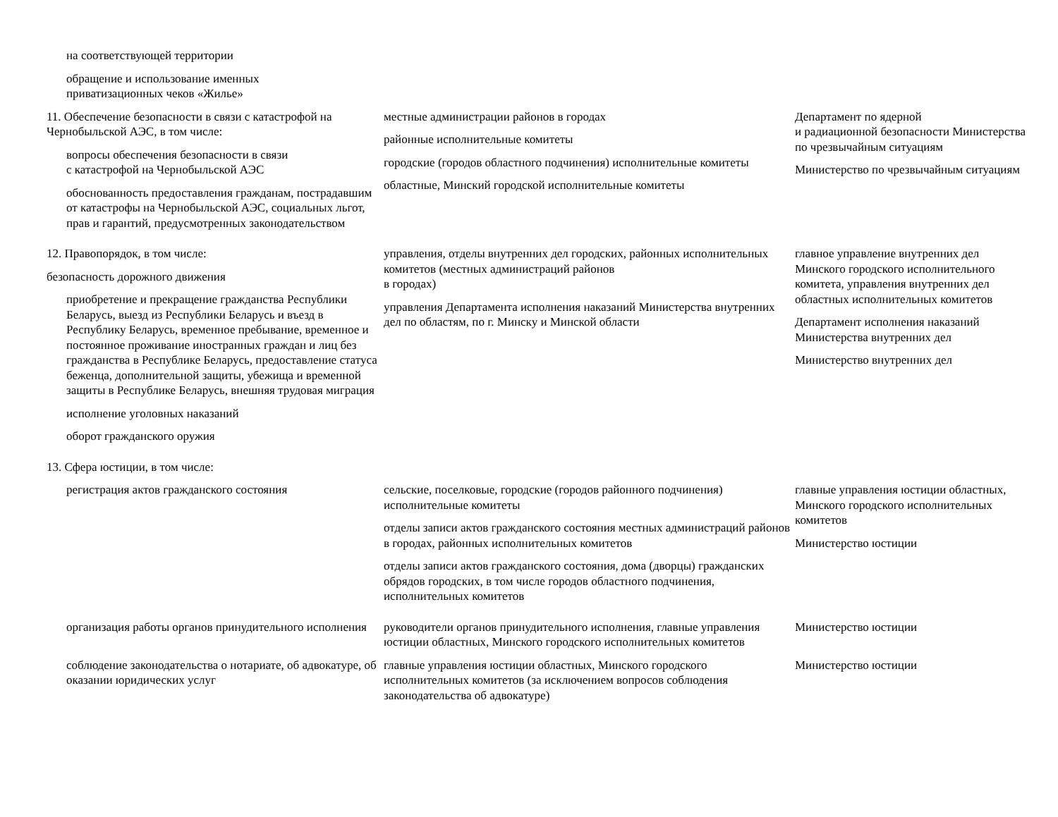| на соответствующей территории | | |
| обращение и использование именных приватизационных чеков «Жилье» | | |
| 11. Обеспечение безопасности в связи с катастрофой на Чернобыльской АЭС, в том числе: вопросы обеспечения безопасности в связи с катастрофой на Чернобыльской АЭС обоснованность предоставления гражданам, пострадавшим от катастрофы на Чернобыльской АЭС, социальных льгот, прав и гарантий, предусмотренных законодательством | местные администрации районов в городах районные исполнительные комитеты городские (городов областного подчинения) исполнительные комитеты областные, Минский городской исполнительные комитеты | Департамент по ядерной и радиационной безопасности Министерства по чрезвычайным ситуациям Министерство по чрезвычайным ситуациям |
| 12. Правопорядок, в том числе: безопасность дорожного движения приобретение и прекращение гражданства Республики Беларусь, выезд из Республики Беларусь и въезд в Республику Беларусь, временное пребывание, временное и постоянное проживание иностранных граждан и лиц без гражданства в Республике Беларусь, предоставление статуса беженца, дополнительной защиты, убежища и временной защиты в Республике Беларусь, внешняя трудовая миграция исполнение уголовных наказаний оборот гражданского оружия | управления, отделы внутренних дел городских, районных исполнительных комитетов (местных администраций районов в городах) управления Департамента исполнения наказаний Министерства внутренних дел по областям, по г. Минску и Минской области | главное управление внутренних дел Минского городского исполнительного комитета, управления внутренних дел областных исполнительных комитетов Департамент исполнения наказаний Министерства внутренних дел Министерство внутренних дел |
| 13. Сфера юстиции, в том числе: | | |
| регистрация актов гражданского состояния | сельские, поселковые, городские (городов районного подчинения) исполнительные комитеты отделы записи актов гражданского состояния местных администраций районов в городах, районных исполнительных комитетов отделы записи актов гражданского состояния, дома (дворцы) гражданских обрядов городских, в том числе городов областного подчинения, исполнительных комитетов | главные управления юстиции областных, Минского городского исполнительных комитетов Министерство юстиции |
| организация работы органов принудительного исполнения | руководители органов принудительного исполнения, главные управления юстиции областных, Минского городского исполнительных комитетов | Министерство юстиции |
| соблюдение законодательства о нотариате, об адвокатуре, об оказании юридических услуг | главные управления юстиции областных, Минского городского исполнительных комитетов (за исключением вопросов соблюдения законодательства об адвокатуре) | Министерство юстиции |